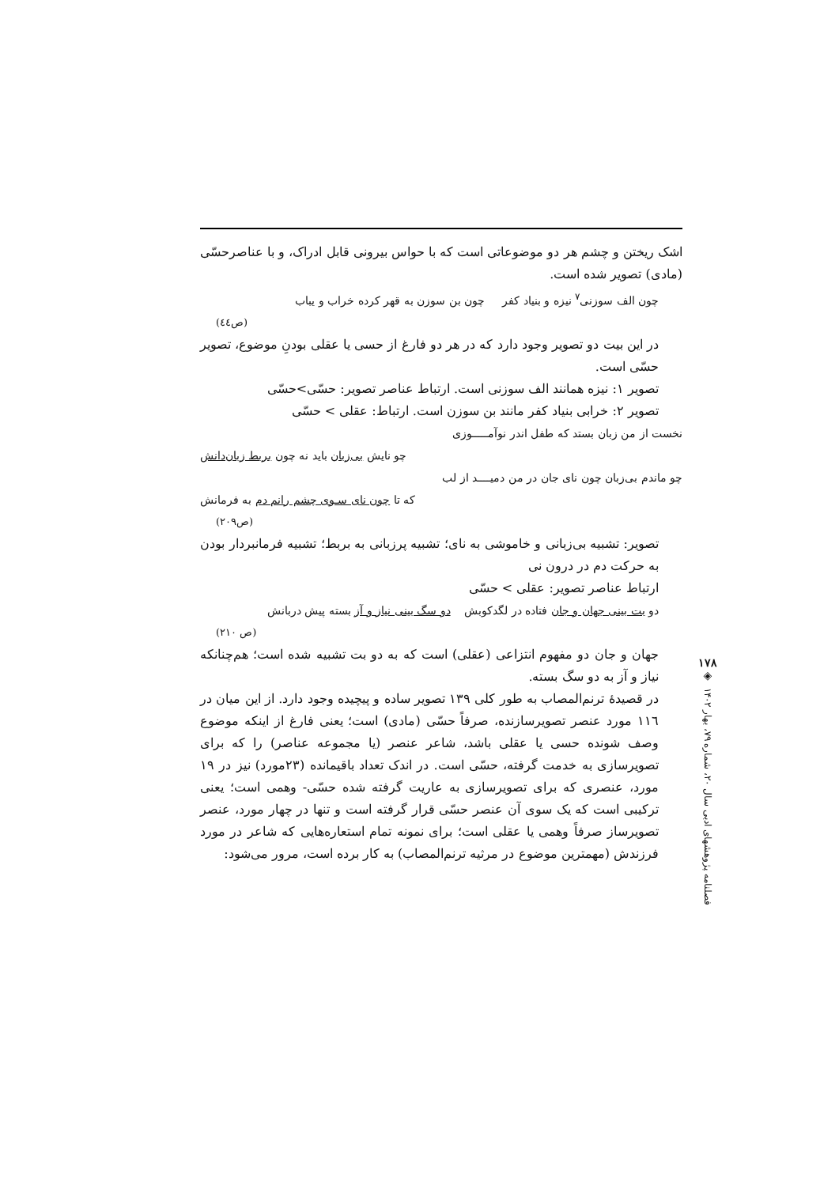اشک ریختن و چشم هر دو موضوعاتی است که با حواس بیرونی قابل ادراک، و با عناصرحسّی (مادی) تصویر شده است.
چون الف سوزنی<sup>۷</sup> نیزه و بنیاد کفر چون بن سوزن به قهر کرده خراب و یباب
(ص٤٤)
در این بیت دو تصویر وجود دارد که در هر دو فارغ از حسی یا عقلی بودنِ موضوع، تصویر حسّی است.
تصویر ۱: نیزه همانند الف سوزنی است. ارتباط عناصر تصویر: حسّی>حسّی
تصویر ۲: خرابی بنیاد کفر مانند بن سوزن است. ارتباط: عقلی > حسّی
نخست از من زبان بستد که طفل اندر نوآمـــــوزی
چو نایش بی‌زبان باید نه چون بربط زبان‌دانش
چو ماندم بی‌زبان چون نای جان در من دمیــــد از لب
که تا چون نای سـوی چشم رانم دم به فرمانش
(ص۲۰۹)
تصویر: تشبیه بی‌زبانی و خاموشی به نای؛ تشبیه پرزبانی به بربط؛ تشبیه فرمانبردار بودن به حرکت دم در درون نی
ارتباط عناصر تصویر: عقلی > حسّی
دو بت بینی جهان و جان فتاده در لگدکوبش دو سگ بینی نیاز و آز بسته پیش دربانش
(ص ۲۱۰)
جهان و جان دو مفهوم انتزاعی (عقلی) است که به دو بت تشبیه شده است؛ هم‌چنانکه نیاز و آز به دو سگ بسته.
در قصیدهٔ ترنم‌المصاب به طور کلی ۱۳۹ تصویر ساده و پیچیده وجود دارد. از این میان در ۱۱٦ مورد عنصر تصویرسازنده، صرفاً حسّی (مادی) است؛ یعنی فارغ از اینکه موضوع وصف شونده حسی یا عقلی باشد، شاعر عنصر (یا مجموعه عناصر) را که برای تصویرسازی به خدمت گرفته، حسّی است. در اندک تعداد باقیمانده (۲۳مورد) نیز در ۱۹ مورد، عنصری که برای تصویرسازی به عاریت گرفته شده حسّی- وهمی است؛ یعنی ترکیبی است که یک سوی آن عنصر حسّی قرار گرفته است و تنها در چهار مورد، عنصر تصویرساز صرفاً وهمی یا عقلی است؛ برای نمونه تمام استعاره‌هایی که شاعر در مورد فرزندش (مهمترین موضوع در مرثیه ترنم‌المصاب) به کار برده است، مرور می‌شود:
۱۷۸
◈
فصلنامه پژوهشهای ادبی سال ۲۰، شماره ۷۹، بهار ۱۴۰۲